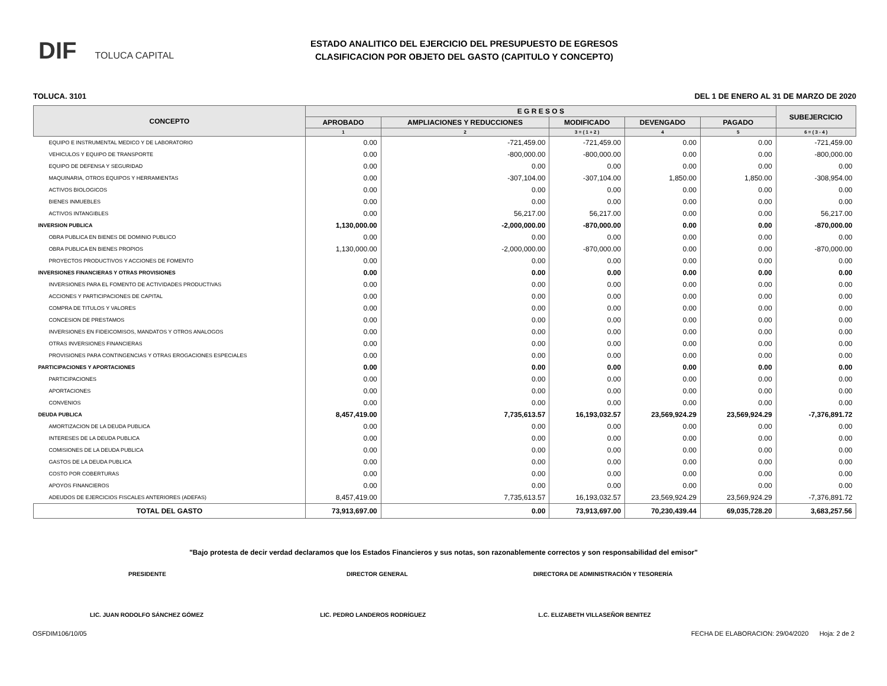DIF TOLUCA CAPITAL
ESTADO ANALITICO DEL EJERCICIO DEL PRESUPUESTO DE EGRESOS
CLASIFICACION POR OBJETO DEL GASTO (CAPITULO Y CONCEPTO)
TOLUCA. 3101 DEL 1 DE ENERO AL 31 DE MARZO DE 2020
| CONCEPTO | E G R E S O S | | | | | SUBEJERCICIO |
| --- | --- | --- | --- | --- | --- | --- |
| | APROBADO | AMPLIACIONES Y REDUCCIONES | MODIFICADO | DEVENGADO | PAGADO | |
| | 1 | 2 | 3 = ( 1 + 2 ) | 4 | 5 | 6 = ( 3 - 4 ) |
| EQUIPO E INSTRUMENTAL MEDICO Y DE LABORATORIO | 0.00 | -721,459.00 | -721,459.00 | 0.00 | 0.00 | -721,459.00 |
| VEHICULOS Y EQUIPO DE TRANSPORTE | 0.00 | -800,000.00 | -800,000.00 | 0.00 | 0.00 | -800,000.00 |
| EQUIPO DE DEFENSA Y SEGURIDAD | 0.00 | 0.00 | 0.00 | 0.00 | 0.00 | 0.00 |
| MAQUINARIA, OTROS EQUIPOS Y HERRAMIENTAS | 0.00 | -307,104.00 | -307,104.00 | 1,850.00 | 1,850.00 | -308,954.00 |
| ACTIVOS BIOLOGICOS | 0.00 | 0.00 | 0.00 | 0.00 | 0.00 | 0.00 |
| BIENES INMUEBLES | 0.00 | 0.00 | 0.00 | 0.00 | 0.00 | 0.00 |
| ACTIVOS INTANGIBLES | 0.00 | 56,217.00 | 56,217.00 | 0.00 | 0.00 | 56,217.00 |
| INVERSION PUBLICA | 1,130,000.00 | -2,000,000.00 | -870,000.00 | 0.00 | 0.00 | -870,000.00 |
| OBRA PUBLICA EN BIENES DE DOMINIO PUBLICO | 0.00 | 0.00 | 0.00 | 0.00 | 0.00 | 0.00 |
| OBRA PUBLICA EN BIENES PROPIOS | 1,130,000.00 | -2,000,000.00 | -870,000.00 | 0.00 | 0.00 | -870,000.00 |
| PROYECTOS PRODUCTIVOS Y ACCIONES DE FOMENTO | 0.00 | 0.00 | 0.00 | 0.00 | 0.00 | 0.00 |
| INVERSIONES FINANCIERAS Y OTRAS PROVISIONES | 0.00 | 0.00 | 0.00 | 0.00 | 0.00 | 0.00 |
| INVERSIONES PARA EL FOMENTO DE ACTIVIDADES PRODUCTIVAS | 0.00 | 0.00 | 0.00 | 0.00 | 0.00 | 0.00 |
| ACCIONES Y PARTICIPACIONES DE CAPITAL | 0.00 | 0.00 | 0.00 | 0.00 | 0.00 | 0.00 |
| COMPRA DE TITULOS Y VALORES | 0.00 | 0.00 | 0.00 | 0.00 | 0.00 | 0.00 |
| CONCESION DE PRESTAMOS | 0.00 | 0.00 | 0.00 | 0.00 | 0.00 | 0.00 |
| INVERSIONES EN FIDEICOMISOS, MANDATOS Y OTROS ANALOGOS | 0.00 | 0.00 | 0.00 | 0.00 | 0.00 | 0.00 |
| OTRAS INVERSIONES FINANCIERAS | 0.00 | 0.00 | 0.00 | 0.00 | 0.00 | 0.00 |
| PROVISIONES PARA CONTINGENCIAS Y OTRAS EROGACIONES ESPECIALES | 0.00 | 0.00 | 0.00 | 0.00 | 0.00 | 0.00 |
| PARTICIPACIONES Y APORTACIONES | 0.00 | 0.00 | 0.00 | 0.00 | 0.00 | 0.00 |
| PARTICIPACIONES | 0.00 | 0.00 | 0.00 | 0.00 | 0.00 | 0.00 |
| APORTACIONES | 0.00 | 0.00 | 0.00 | 0.00 | 0.00 | 0.00 |
| CONVENIOS | 0.00 | 0.00 | 0.00 | 0.00 | 0.00 | 0.00 |
| DEUDA PUBLICA | 8,457,419.00 | 7,735,613.57 | 16,193,032.57 | 23,569,924.29 | 23,569,924.29 | -7,376,891.72 |
| AMORTIZACION DE LA DEUDA PUBLICA | 0.00 | 0.00 | 0.00 | 0.00 | 0.00 | 0.00 |
| INTERESES DE LA DEUDA PUBLICA | 0.00 | 0.00 | 0.00 | 0.00 | 0.00 | 0.00 |
| COMISIONES DE LA DEUDA PUBLICA | 0.00 | 0.00 | 0.00 | 0.00 | 0.00 | 0.00 |
| GASTOS DE LA DEUDA PUBLICA | 0.00 | 0.00 | 0.00 | 0.00 | 0.00 | 0.00 |
| COSTO POR COBERTURAS | 0.00 | 0.00 | 0.00 | 0.00 | 0.00 | 0.00 |
| APOYOS FINANCIEROS | 0.00 | 0.00 | 0.00 | 0.00 | 0.00 | 0.00 |
| ADEUDOS DE EJERCICIOS FISCALES ANTERIORES (ADEFAS) | 8,457,419.00 | 7,735,613.57 | 16,193,032.57 | 23,569,924.29 | 23,569,924.29 | -7,376,891.72 |
| TOTAL DEL GASTO | 73,913,697.00 | 0.00 | 73,913,697.00 | 70,230,439.44 | 69,035,728.20 | 3,683,257.56 |
"Bajo protesta de decir verdad declaramos que los Estados Financieros y sus notas, son razonablemente correctos y son responsabilidad del emisor"
PRESIDENTE DIRECTOR GENERAL DIRECTORA DE ADMINISTRACIÓN Y TESORERÍA
LIC. JUAN RODOLFO SÁNCHEZ GÓMEZ LIC. PEDRO LANDEROS RODRÍGUEZ L.C. ELIZABETH VILLASEÑOR BENITEZ
OSFDIM106/10/05 FECHA DE ELABORACION: 29/04/2020 Hoja: 2 de 2